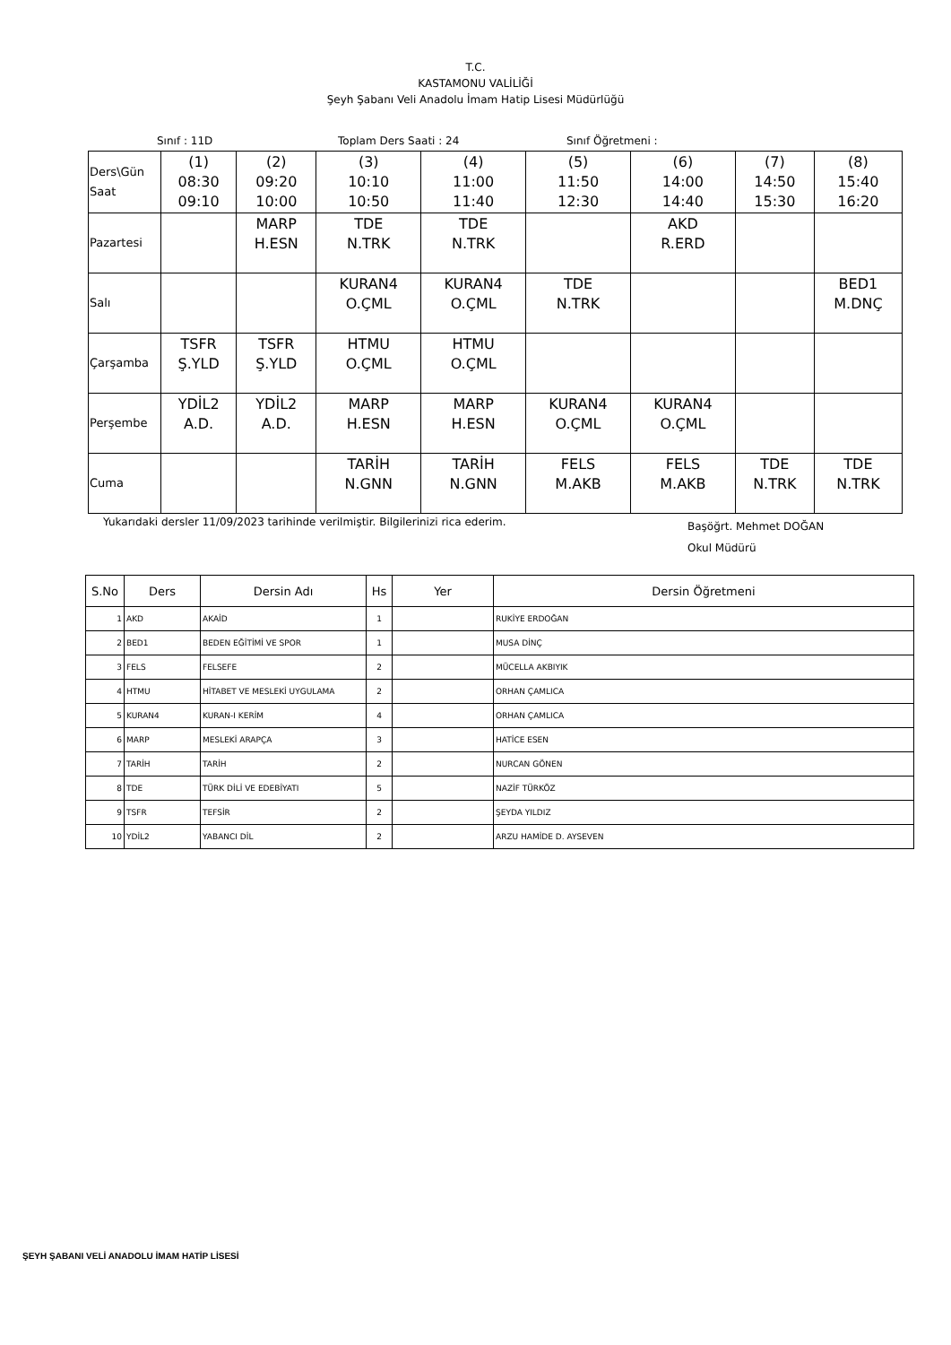T.C.
KASTAMONU VALİLİĞİ
Şeyh Şabanı Veli Anadolu İmam Hatip Lisesi Müdürlüğü
Sınıf : 11D Toplam Ders Saati : 24 Sınıf Öğretmeni :
| Ders\Gün Saat | (1) 08:30 09:10 | (2) 09:20 10:00 | (3) 10:10 10:50 | (4) 11:00 11:40 | (5) 11:50 12:30 | (6) 14:00 14:40 | (7) 14:50 15:30 | (8) 15:40 16:20 |
| Pazartesi | | MARP H.ESN | TDE N.TRK | TDE N.TRK | | AKD R.ERD | | |
| Salı | | | KURAN4 O.ÇML | KURAN4 O.ÇML | TDE N.TRK | | | BED1 M.DNÇ |
| Çarşamba | TSFR Ş.YLD | TSFR Ş.YLD | HTMU O.ÇML | HTMU O.ÇML | | | | |
| Perşembe | YDİL2 A.D. | YDİL2 A.D. | MARP H.ESN | MARP H.ESN | KURAN4 O.ÇML | KURAN4 O.ÇML | | |
| Cuma | | | TARİH N.GNN | TARİH N.GNN | FELS M.AKB | FELS M.AKB | TDE N.TRK | TDE N.TRK |
Yukarıdaki dersler 11/09/2023 tarihinde verilmiştir. Bilgilerinizi rica ederim. Başöğrt. Mehmet DOĞAN
Okul Müdürü
| S.No | Ders | Dersin Adı | Hs | Yer | Dersin Öğretmeni |
| --- | --- | --- | --- | --- | --- |
| 1 | AKD | AKAİD | 1 | | RUKİYE ERDOĞAN |
| 2 | BED1 | BEDEN EĞİTİMİ VE SPOR | 1 | | MUSA DİNÇ |
| 3 | FELS | FELSEFE | 2 | | MÜCELLA AKBIYIK |
| 4 | HTMU | HİTABET VE MESLEKİ UYGULAMA | 2 | | ORHAN ÇAMLICA |
| 5 | KURAN4 | KURAN-I KERİM | 4 | | ORHAN ÇAMLICA |
| 6 | MARP | MESLEKİ ARAPÇA | 3 | | HATİCE ESEN |
| 7 | TARİH | TARİH | 2 | | NURCAN GÖNEN |
| 8 | TDE | TÜRK DİLİ VE EDEBİYATI | 5 | | NAZİF TÜRKÖZ |
| 9 | TSFR | TEFSİR | 2 | | ŞEYDA YILDIZ |
| 10 | YDİL2 | YABANCI DİL | 2 | | ARZU HAMİDE D. AYSEVEN |
ŞEYH ŞABANI VELİ ANADOLU İMAM HATİP LİSESİ